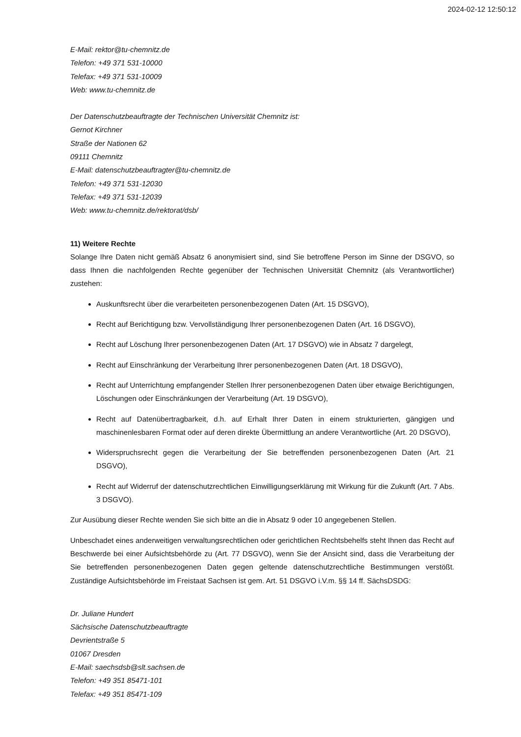2024-02-12 12:50:12
E-Mail: rektor@tu-chemnitz.de
Telefon: +49 371 531-10000
Telefax: +49 371 531-10009
Web: www.tu-chemnitz.de
Der Datenschutzbeauftragte der Technischen Universität Chemnitz ist:
Gernot Kirchner
Straße der Nationen 62
09111 Chemnitz
E-Mail: datenschutzbeauftragter@tu-chemnitz.de
Telefon: +49 371 531-12030
Telefax: +49 371 531-12039
Web: www.tu-chemnitz.de/rektorat/dsb/
11) Weitere Rechte
Solange Ihre Daten nicht gemäß Absatz 6 anonymisiert sind, sind Sie betroffene Person im Sinne der DSGVO, so dass Ihnen die nachfolgenden Rechte gegenüber der Technischen Universität Chemnitz (als Verantwortlicher) zustehen:
Auskunftsrecht über die verarbeiteten personenbezogenen Daten (Art. 15 DSGVO),
Recht auf Berichtigung bzw. Vervollständigung Ihrer personenbezogenen Daten (Art. 16 DSGVO),
Recht auf Löschung Ihrer personenbezogenen Daten (Art. 17 DSGVO) wie in Absatz 7 dargelegt,
Recht auf Einschränkung der Verarbeitung Ihrer personenbezogenen Daten (Art. 18 DSGVO),
Recht auf Unterrichtung empfangender Stellen Ihrer personenbezogenen Daten über etwaige Berichtigungen, Löschungen oder Einschränkungen der Verarbeitung (Art. 19 DSGVO),
Recht auf Datenübertragbarkeit, d.h. auf Erhalt Ihrer Daten in einem strukturierten, gängigen und maschinenlesbaren Format oder auf deren direkte Übermittlung an andere Verantwortliche (Art. 20 DSGVO),
Widerspruchsrecht gegen die Verarbeitung der Sie betreffenden personenbezogenen Daten (Art. 21 DSGVO),
Recht auf Widerruf der datenschutzrechtlichen Einwilligungserklärung mit Wirkung für die Zukunft (Art. 7 Abs. 3 DSGVO).
Zur Ausübung dieser Rechte wenden Sie sich bitte an die in Absatz 9 oder 10 angegebenen Stellen.
Unbeschadet eines anderweitigen verwaltungsrechtlichen oder gerichtlichen Rechtsbehelfs steht Ihnen das Recht auf Beschwerde bei einer Aufsichtsbehörde zu (Art. 77 DSGVO), wenn Sie der Ansicht sind, dass die Verarbeitung der Sie betreffenden personenbezogenen Daten gegen geltende datenschutzrechtliche Bestimmungen verstößt. Zuständige Aufsichtsbehörde im Freistaat Sachsen ist gem. Art. 51 DSGVO i.V.m. §§ 14 ff. SächsDSDG:
Dr. Juliane Hundert
Sächsische Datenschutzbeauftragte
Devrientstraße 5
01067 Dresden
E-Mail: saechsdsb@slt.sachsen.de
Telefon: +49 351 85471-101
Telefax: +49 351 85471-109